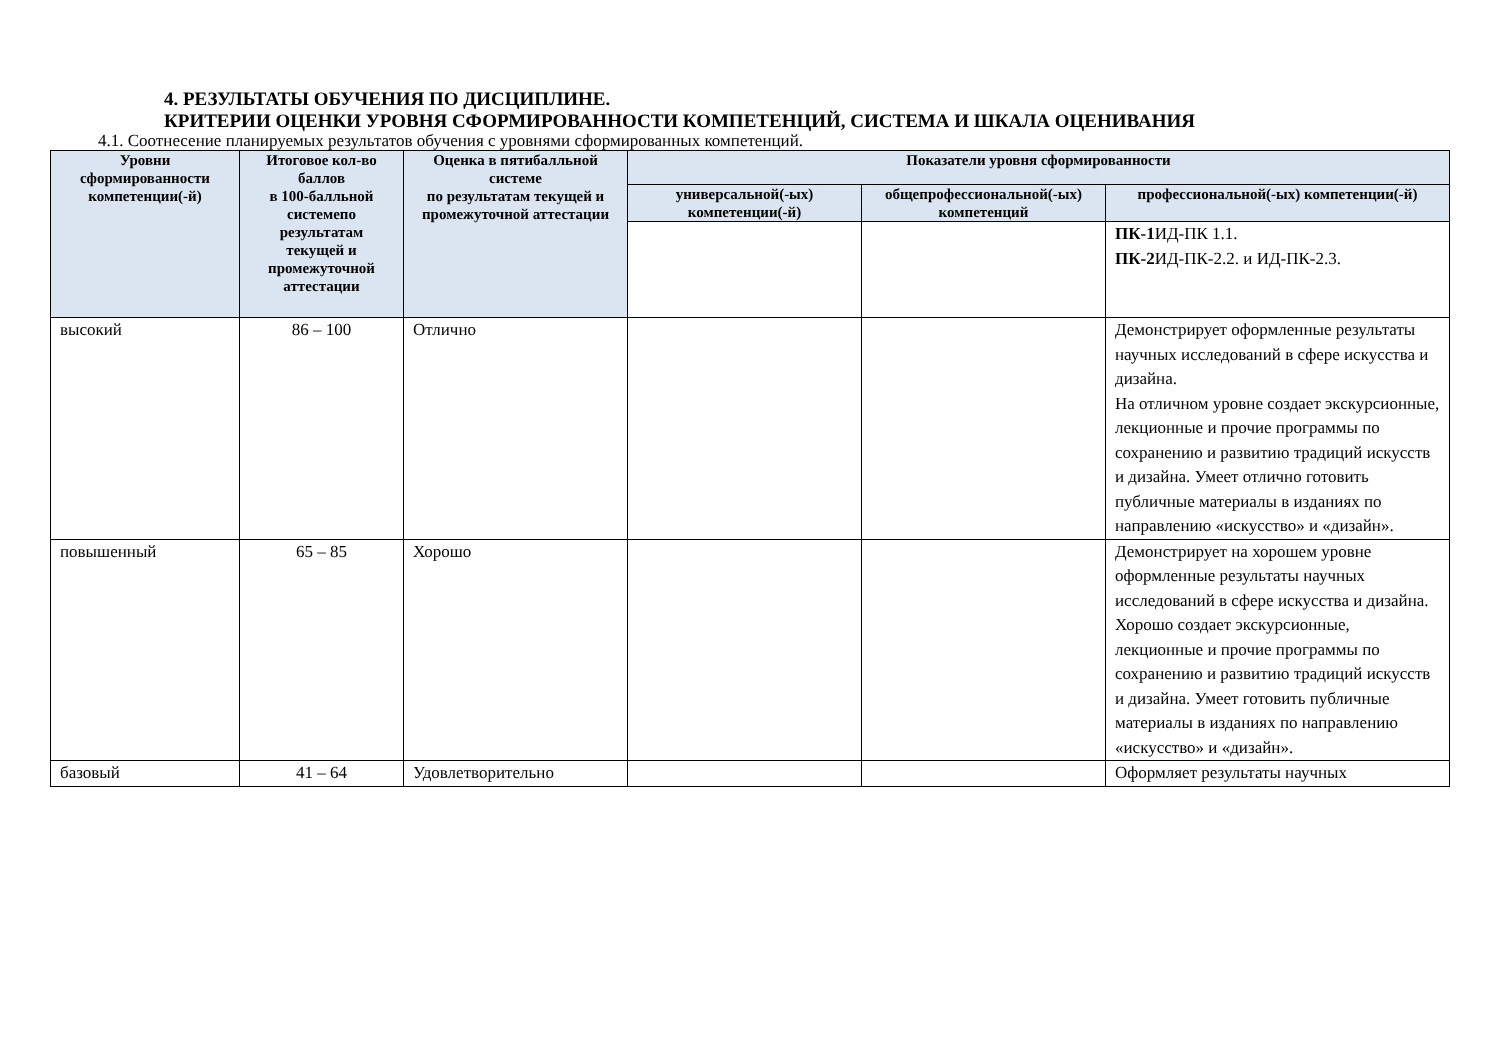4. РЕЗУЛЬТАТЫ ОБУЧЕНИЯ ПО ДИСЦИПЛИНЕ.
КРИТЕРИИ ОЦЕНКИ УРОВНЯ СФОРМИРОВАННОСТИ КОМПЕТЕНЦИЙ, СИСТЕМА И ШКАЛА ОЦЕНИВАНИЯ
4.1. Соотнесение планируемых результатов обучения с уровнями сформированных компетенций.
| Уровни сформированности компетенции(-й) | Итоговое кол-во баллов в 100-балльной системепо результатам текущей и промежуточной аттестации | Оценка в пятибалльной системе по результатам текущей и промежуточной аттестации | Показатели уровня сформированности | | |
| --- | --- | --- | --- | --- | --- |
| | | | универсальной(-ых) компетенции(-й) | общепрофессиональной(-ых) компетенций | профессиональной(-ых) компетенции(-й) |
| | | | | | ПК-1 ИД-ПК 1.1. ПК-2 ИД-ПК-2.2. и ИД-ПК-2.3. |
| высокий | 86 – 100 | Отлично | | | Демонстрирует оформленные результаты научных исследований в сфере искусства и дизайна. На отличном уровне создает экскурсионные, лекционные и прочие программы по сохранению и развитию традиций искусств и дизайна. Умеет отлично готовить публичные материалы в изданиях по направлению «искусство» и «дизайн». |
| повышенный | 65 – 85 | Хорошо | | | Демонстрирует на хорошем уровне оформленные результаты научных исследований в сфере искусства и дизайна. Хорошо создает экскурсионные, лекционные и прочие программы по сохранению и развитию традиций искусств и дизайна. Умеет готовить публичные материалы в изданиях по направлению «искусство» и «дизайн». |
| базовый | 41 – 64 | Удовлетворительно | | | Оформляет результаты научных |